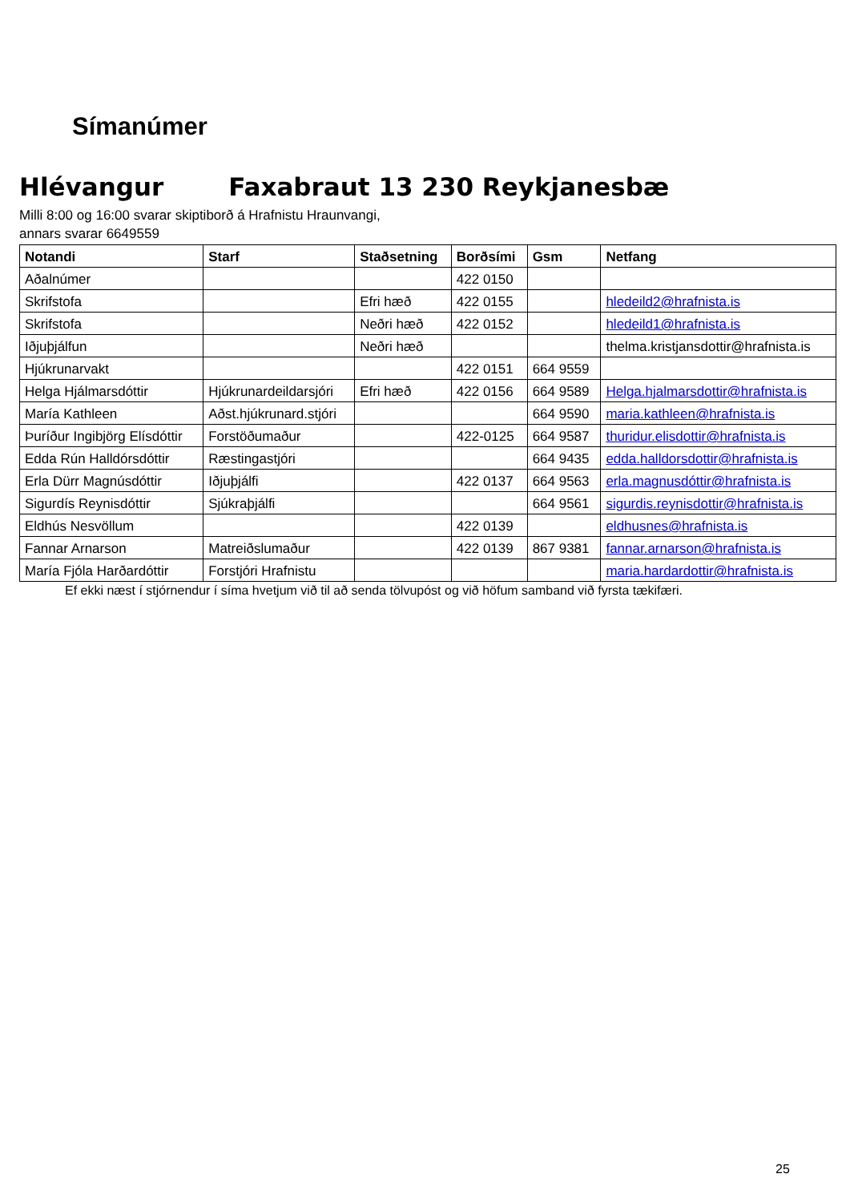Símanúmer
Hlévangur Faxabraut 13 230 Reykjanesbæ
Milli 8:00 og 16:00 svarar skiptiborð á Hrafnistu Hraunvangi,
annars svarar 6649559
| Notandi | Starf | Staðsetning | Borðsími | Gsm | Netfang |
| --- | --- | --- | --- | --- | --- |
| Aðalnúmer | | | 422 0150 | | |
| Skrifstofa | | Efri hæð | 422 0155 | | hledeild2@hrafnista.is |
| Skrifstofa | | Neðri hæð | 422 0152 | | hledeild1@hrafnista.is |
| Iðjuþjálfun | | Neðri hæð | | | thelma.kristjansdottir@hrafnista.is |
| Hjúkrunarvakt | | | 422 0151 | 664 9559 | |
| Helga Hjálmarsdóttir | Hjúkrunardeildarsjóri | Efri hæð | 422 0156 | 664 9589 | Helga.hjalmarsdottir@hrafnista.is |
| María Kathleen | Aðst.hjúkrunard.stjóri | | | 664 9590 | maria.kathleen@hrafnista.is |
| Þuríður Ingibjörg Elísdóttir | Forstöðumaður | | 422-0125 | 664 9587 | thuridur.elisdottir@hrafnista.is |
| Edda Rún Halldórsdóttir | Ræstingastjóri | | | 664 9435 | edda.halldorsdottir@hrafnista.is |
| Erla Dürr Magnúsdóttir | Iðjuþjálfi | | 422 0137 | 664 9563 | erla.magnusdóttir@hrafnista.is |
| Sigurdís Reynisdóttir | Sjúkraþjálfi | | | 664 9561 | sigurdis.reynisdottir@hrafnista.is |
| Eldhús Nesvöllum | | | 422 0139 | | eldhusnes@hrafnista.is |
| Fannar Arnarson | Matreiðslumaður | | 422 0139 | 867 9381 | fannar.arnarson@hrafnista.is |
| María Fjóla Harðardóttir | Forstjóri Hrafnistu | | | | maria.hardardottir@hrafnista.is |
Ef ekki næst í stjórnendur í síma hvetjum við til að senda tölvupóst og við höfum samband við fyrsta tækifæri.
25